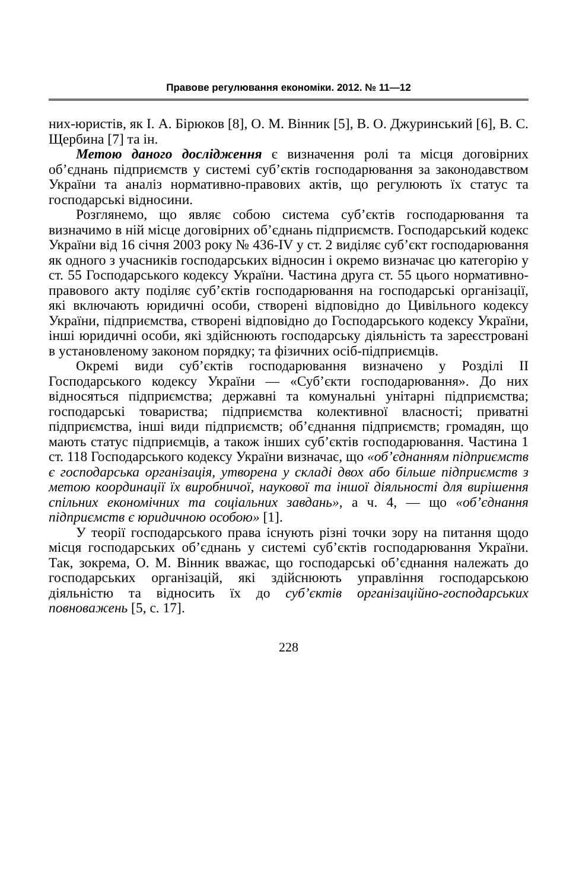Правове регулювання економіки. 2012. № 11—12
них-юристів, як І. А. Бірюков [8], О. М. Вінник [5], В. О. Джуринський [6], В. С. Щербина [7] та ін.
Метою даного дослідження є визначення ролі та місця договірних об’єднань підприємств у системі суб’єктів господарювання за законодавством України та аналіз нормативно-правових актів, що регулюють їх статус та господарські відносини.
Розглянемо, що являє собою система суб’єктів господарювання та визначимо в ній місце договірних об’єднань підприємств. Господарський кодекс України від 16 січня 2003 року № 436-IV у ст. 2 виділяє суб’єкт господарювання як одного з учасників господарських відносин і окремо визначає цю категорію у ст. 55 Господарського кодексу України. Частина друга ст. 55 цього нормативно-правового акту поділяє суб’єктів господарювання на господарські організації, які включають юридичні особи, створені відповідно до Цивільного кодексу України, підприємства, створені відповідно до Господарського кодексу України, інші юридичні особи, які здійснюють господарську діяльність та зареєстровані в установленому законом порядку; та фізичних осіб-підприємців.
Окремі види суб’єктів господарювання визначено у Розділі II Господарського кодексу України — «Суб’єкти господарювання». До них відносяться підприємства; державні та комунальні унітарні підприємства; господарські товариства; підприємства колективної власності; приватні підприємства, інші види підприємств; об’єднання підприємств; громадян, що мають статус підприємців, а також інших суб’єктів господарювання. Частина 1 ст. 118 Господарського кодексу України визначає, що «об’єднанням підприємств є господарська організація, утворена у складі двох або більше підприємств з метою координації їх виробничої, наукової та іншої діяльності для вирішення спільних економічних та соціальних завдань», а ч. 4, — що «об’єднання підприємств є юридичною особою» [1].
У теорії господарського права існують різні точки зору на питання щодо місця господарських об’єднань у системі суб’єктів господарювання України. Так, зокрема, О. М. Вінник вважає, що господарські об’єднання належать до господарських організацій, які здійснюють управління господарською діяльністю та відносить їх до суб’єктів організаційно-господарських повноважень [5, с. 17].
228